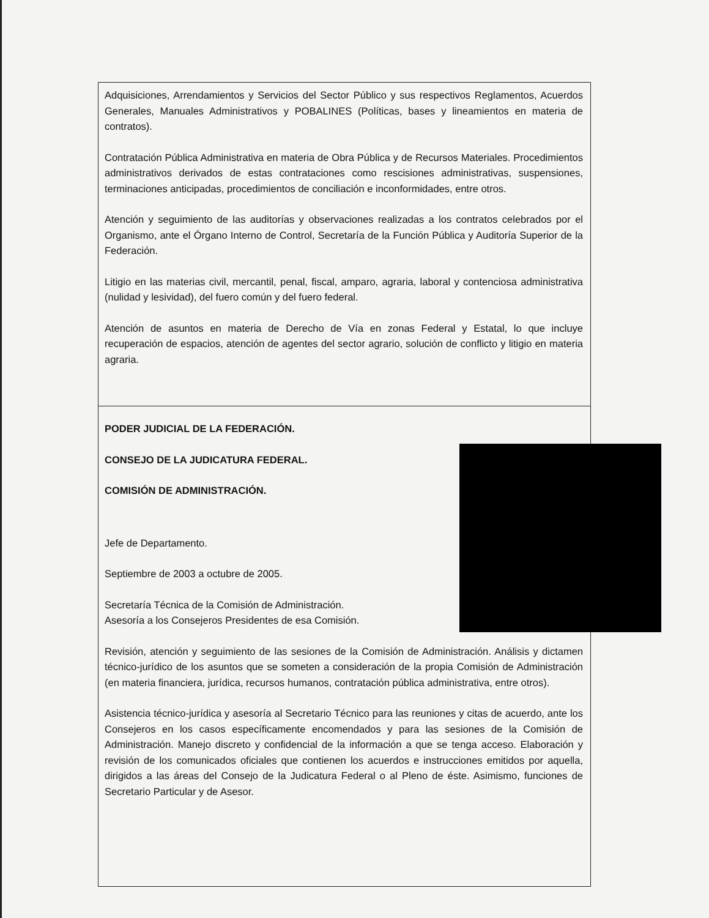| Adquisiciones, Arrendamientos y Servicios del Sector Público y sus respectivos Reglamentos, Acuerdos Generales, Manuales Administrativos y POBALINES (Políticas, bases y lineamientos en materia de contratos). Contratación Pública Administrativa en materia de Obra Pública y de Recursos Materiales. Procedimientos administrativos derivados de estas contrataciones como rescisiones administrativas, suspensiones, terminaciones anticipadas, procedimientos de conciliación e inconformidades, entre otros. Atención y seguimiento de las auditorías y observaciones realizadas a los contratos celebrados por el Organismo, ante el Órgano Interno de Control, Secretaría de la Función Pública y Auditoría Superior de la Federación. Litigio en las materias civil, mercantil, penal, fiscal, amparo, agraria, laboral y contenciosa administrativa (nulidad y lesividad), del fuero común y del fuero federal. Atención de asuntos en materia de Derecho de Vía en zonas Federal y Estatal, lo que incluye recuperación de espacios, atención de agentes del sector agrario, solución de conflicto y litigio en materia agraria. |
| PODER JUDICIAL DE LA FEDERACIÓN. CONSEJO DE LA JUDICATURA FEDERAL. COMISIÓN DE ADMINISTRACIÓN. Jefe de Departamento. Septiembre de 2003 a octubre de 2005. Secretaría Técnica de la Comisión de Administración. Asesoría a los Consejeros Presidentes de esa Comisión. Revisión, atención y seguimiento de las sesiones de la Comisión de Administración. Análisis y dictamen técnico-jurídico de los asuntos que se someten a consideración de la propia Comisión de Administración (en materia financiera, jurídica, recursos humanos, contratación pública administrativa, entre otros). Asistencia técnico-jurídica y asesoría al Secretario Técnico para las reuniones y citas de acuerdo, ante los Consejeros en los casos específicamente encomendados y para las sesiones de la Comisión de Administración. Manejo discreto y confidencial de la información a que se tenga acceso. Elaboración y revisión de los comunicados oficiales que contienen los acuerdos e instrucciones emitidos por aquella, dirigidos a las áreas del Consejo de la Judicatura Federal o al Pleno de éste. Asimismo, funciones de Secretario Particular y de Asesor. |